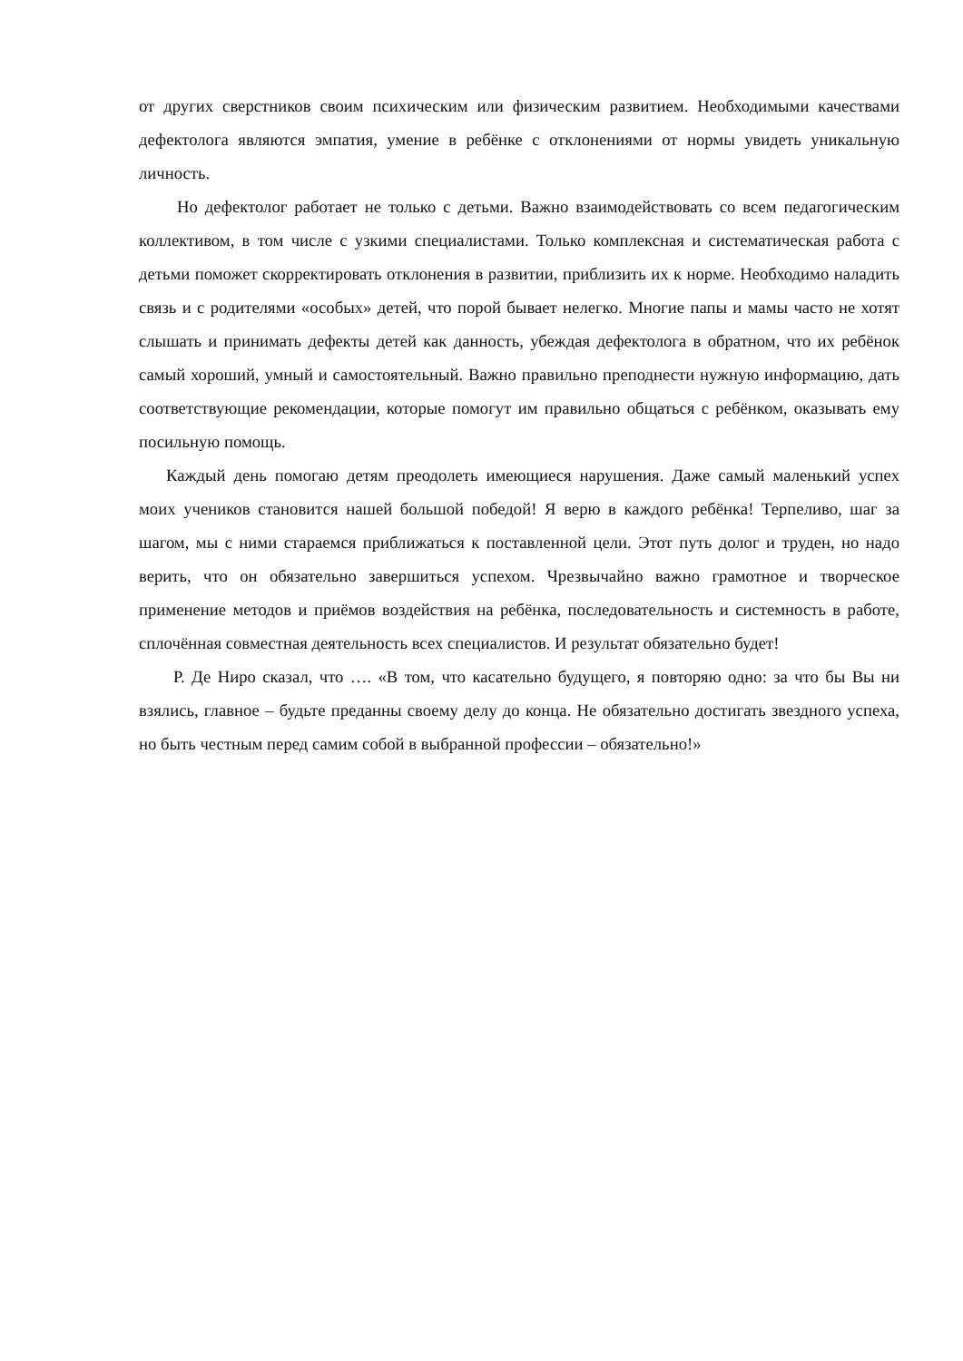от других сверстников своим психическим или физическим развитием. Необходимыми качествами дефектолога являются эмпатия, умение в ребёнке с отклонениями от нормы увидеть уникальную личность.
Но дефектолог работает не только с детьми. Важно взаимодействовать со всем педагогическим коллективом, в том числе с узкими специалистами. Только комплексная и систематическая работа с детьми поможет скорректировать отклонения в развитии, приблизить их к норме. Необходимо наладить связь и с родителями «особых» детей, что порой бывает нелегко. Многие папы и мамы часто не хотят слышать и принимать дефекты детей как данность, убеждая дефектолога в обратном, что их ребёнок самый хороший, умный и самостоятельный. Важно правильно преподнести нужную информацию, дать соответствующие рекомендации, которые помогут им правильно общаться с ребёнком, оказывать ему посильную помощь.
Каждый день помогаю детям преодолеть имеющиеся нарушения. Даже самый маленький успех моих учеников становится нашей большой победой! Я верю в каждого ребёнка! Терпеливо, шаг за шагом, мы с ними стараемся приближаться к поставленной цели. Этот путь долог и труден, но надо верить, что он обязательно завершиться успехом. Чрезвычайно важно грамотное и творческое применение методов и приёмов воздействия на ребёнка, последовательность и системность в работе, сплочённая совместная деятельность всех специалистов. И результат обязательно будет!
Р. Де Ниро сказал, что …. «В том, что касательно будущего, я повторяю одно: за что бы Вы ни взялись, главное – будьте преданны своему делу до конца. Не обязательно достигать звездного успеха, но быть честным перед самим собой в выбранной профессии – обязательно!»